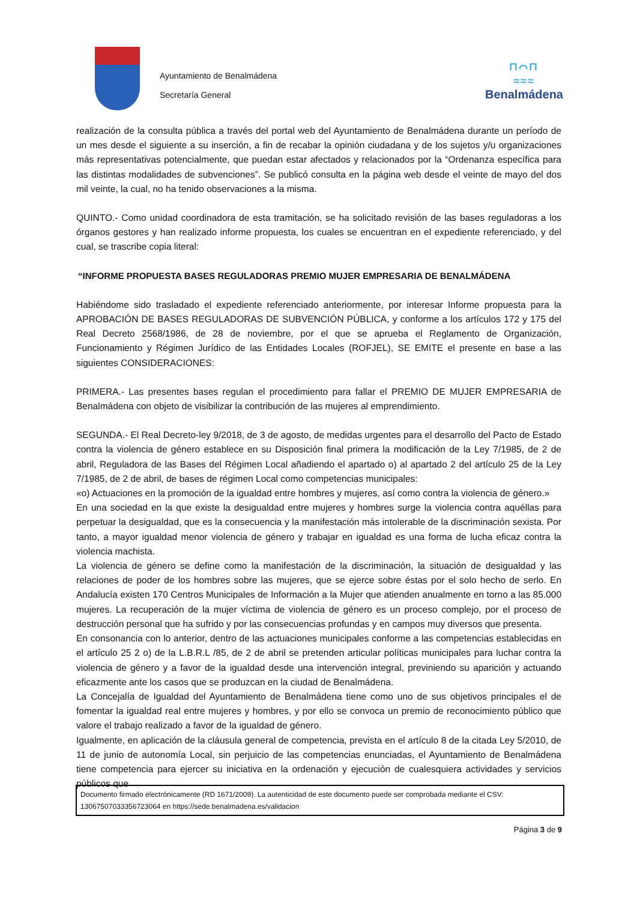Ayuntamiento de Benalmádena
Secretaría General
⊓⌒⊓
≈≈≈
Benalmádena
realización de la consulta pública a través del portal web del Ayuntamiento de Benalmádena durante un período de un mes desde el siguiente a su inserción, a fin de recabar la opinión ciudadana y de los sujetos y/u organizaciones más representativas potencialmente, que puedan estar afectados y relacionados por la “Ordenanza específica para las distintas modalidades de subvenciones”. Se publicó consulta en la página web desde el veinte de mayo del dos mil veinte, la cual, no ha tenido observaciones a la misma.
QUINTO.- Como unidad coordinadora de esta tramitación, se ha solicitado revisión de las bases reguladoras a los órganos gestores y han realizado informe propuesta, los cuales se encuentran en el expediente referenciado, y del cual, se trascribe copia literal:
“INFORME PROPUESTA BASES REGULADORAS PREMIO MUJER EMPRESARIA DE BENALMÁDENA
Habiéndome sido trasladado el expediente referenciado anteriormente, por interesar Informe propuesta para la APROBACIÓN DE BASES REGULADORAS DE SUBVENCIÓN PÚBLICA, y conforme a los artículos 172 y 175 del Real Decreto 2568/1986, de 28 de noviembre, por el que se aprueba el Reglamento de Organización, Funcionamiento y Régimen Jurídico de las Entidades Locales (ROFJEL), SE EMITE el presente en base a las siguientes CONSIDERACIONES:
PRIMERA.- Las presentes bases regulan el procedimiento para fallar el PREMIO DE MUJER EMPRESARIA de Benalmádena con objeto de visibilizar la contribución de las mujeres al emprendimiento.
SEGUNDA.- El Real Decreto-ley 9/2018, de 3 de agosto, de medidas urgentes para el desarrollo del Pacto de Estado contra la violencia de género establece en su Disposición final primera la modificación de la Ley 7/1985, de 2 de abril, Reguladora de las Bases del Régimen Local añadiendo el apartado o) al apartado 2 del artículo 25 de la Ley 7/1985, de 2 de abril, de bases de régimen Local como competencias municipales:
«o) Actuaciones en la promoción de la igualdad entre hombres y mujeres, así como contra la violencia de género.»
En una sociedad en la que existe la desigualdad entre mujeres y hombres surge la violencia contra aquéllas para perpetuar la desigualdad, que es la consecuencia y la manifestación más intolerable de la discriminación sexista. Por tanto, a mayor igualdad menor violencia de género y trabajar en igualdad es una forma de lucha eficaz contra la violencia machista.
La violencia de género se define como la manifestación de la discriminación, la situación de desigualdad y las relaciones de poder de los hombres sobre las mujeres, que se ejerce sobre éstas por el solo hecho de serlo. En Andalucía existen 170 Centros Municipales de Información a la Mujer que atienden anualmente en torno a las 85.000 mujeres. La recuperación de la mujer víctima de violencia de género es un proceso complejo, por el proceso de destrucción personal que ha sufrido y por las consecuencias profundas y en campos muy diversos que presenta.
En consonancia con lo anterior, dentro de las actuaciones municipales conforme a las competencias establecidas en el artículo 25 2 o) de la L.B.R.L /85, de 2 de abril se pretenden articular políticas municipales para luchar contra la violencia de género y a favor de la igualdad desde una intervención integral, previniendo su aparición y actuando eficazmente ante los casos que se produzcan en la ciudad de Benalmádena.
La Concejalía de Igualdad del Ayuntamiento de Benalmádena tiene como uno de sus objetivos principales el de fomentar la igualdad real entre mujeres y hombres, y por ello se convoca un premio de reconocimiento público que valore el trabajo realizado a favor de la igualdad de género.
Igualmente, en aplicación de la cláusula general de competencia, prevista en el artículo 8 de la citada Ley 5/2010, de 11 de junio de autonomía Local, sin perjuicio de las competencias enunciadas, el Ayuntamiento de Benalmádena tiene competencia para ejercer su iniciativa en la ordenación y ejecución de cualesquiera actividades y servicios públicos que
Documento firmado electrónicamente (RD 1671/2009). La autenticidad de este documento puede ser comprobada mediante el CSV:
13067507033356723064 en https://sede.benalmadena.es/validacion
Página 3 de 9